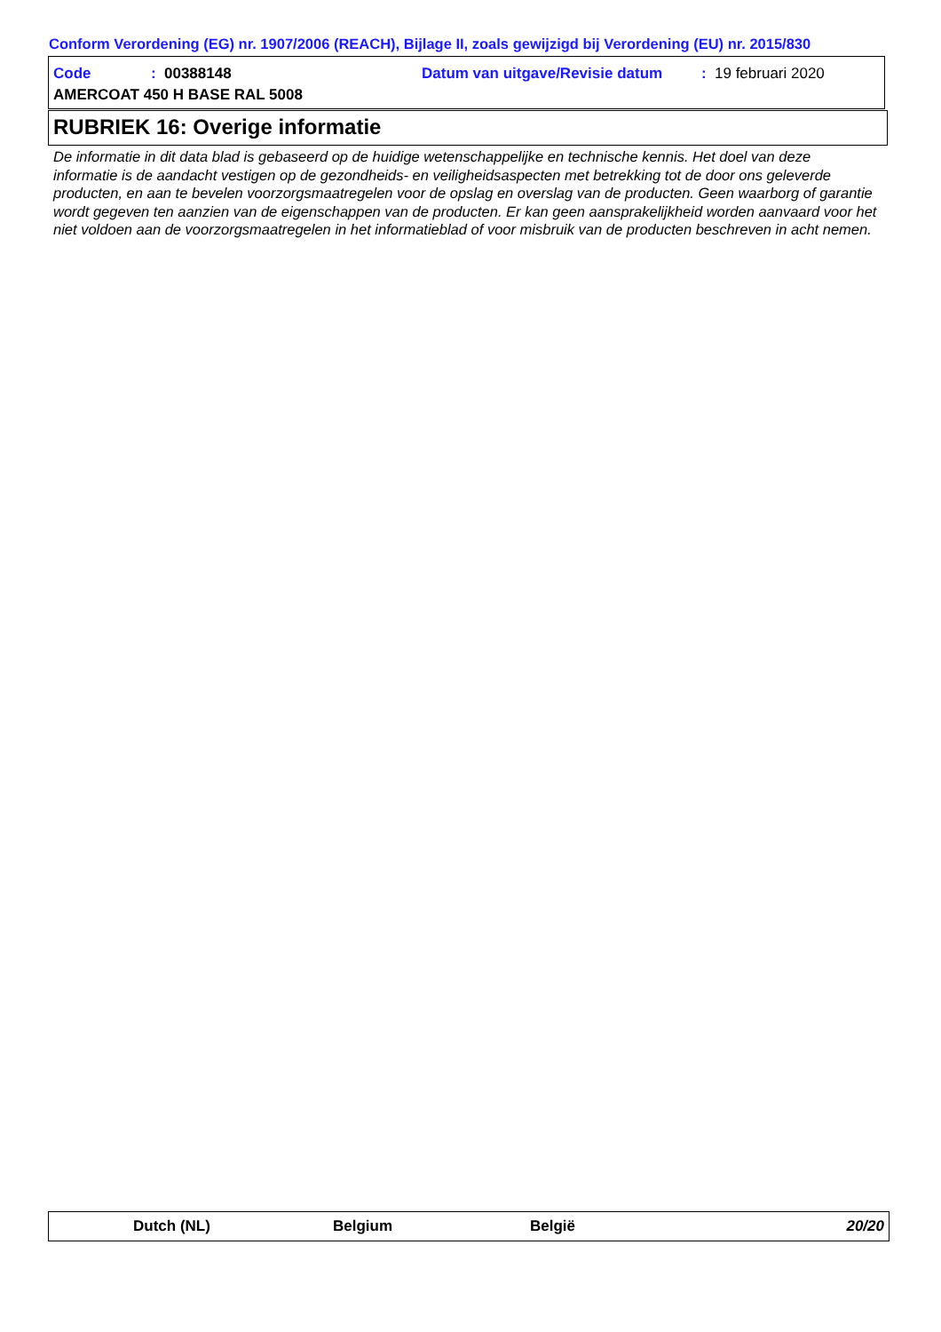Conform Verordening (EG) nr. 1907/2006 (REACH), Bijlage II, zoals gewijzigd bij Verordening (EU) nr. 2015/830
Code: 00388148 Datum van uitgave/Revisie datum: 19 februari 2020
AMERCOAT 450 H BASE RAL 5008
RUBRIEK 16: Overige informatie
De informatie in dit data blad is gebaseerd op de huidige wetenschappelijke en technische kennis. Het doel van deze informatie is de aandacht vestigen op de gezondheids- en veiligheidsaspecten met betrekking tot de door ons geleverde producten, en aan te bevelen voorzorgsmaatregelen voor de opslag en overslag van de producten. Geen waarborg of garantie wordt gegeven ten aanzien van de eigenschappen van de producten. Er kan geen aansprakelijkheid worden aanvaard voor het niet voldoen aan de voorzorgsmaatregelen in het informatieblad of voor misbruik van de producten beschreven in acht nemen.
Dutch (NL) Belgium België 20/20